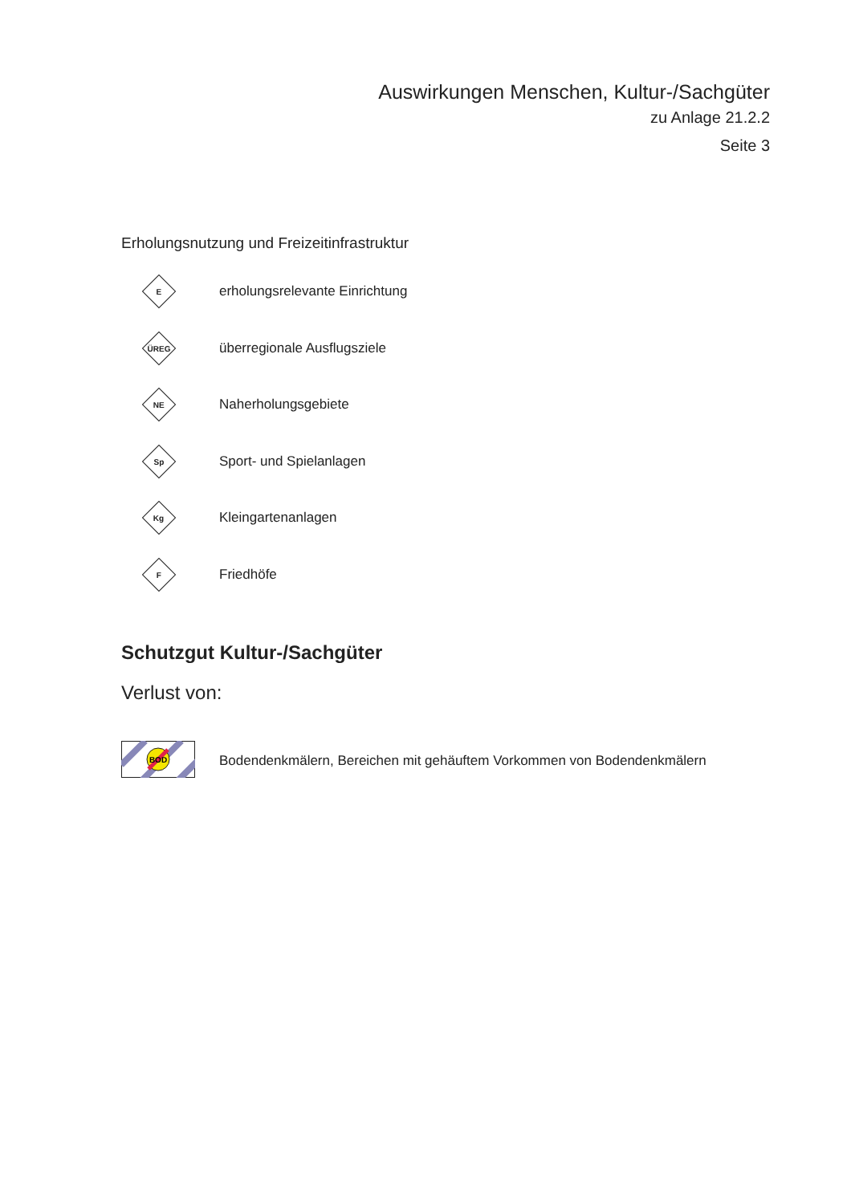Auswirkungen Menschen, Kultur-/Sachgüter
zu Anlage 21.2.2
Seite 3
Erholungsnutzung und Freizeitinfrastruktur
E
erholungsrelevante Einrichtung
ÜREG
überregionale Ausflugsziele
NE
Naherholungsgebiete
Sp
Sport- und Spielanlagen
Kg
Kleingartenanlagen
F
Friedhöfe
Schutzgut Kultur-/Sachgüter
Verlust von:
BOD
Bodendenkmälern, Bereichen mit gehäuftem Vorkommen von Bodendenkmälern